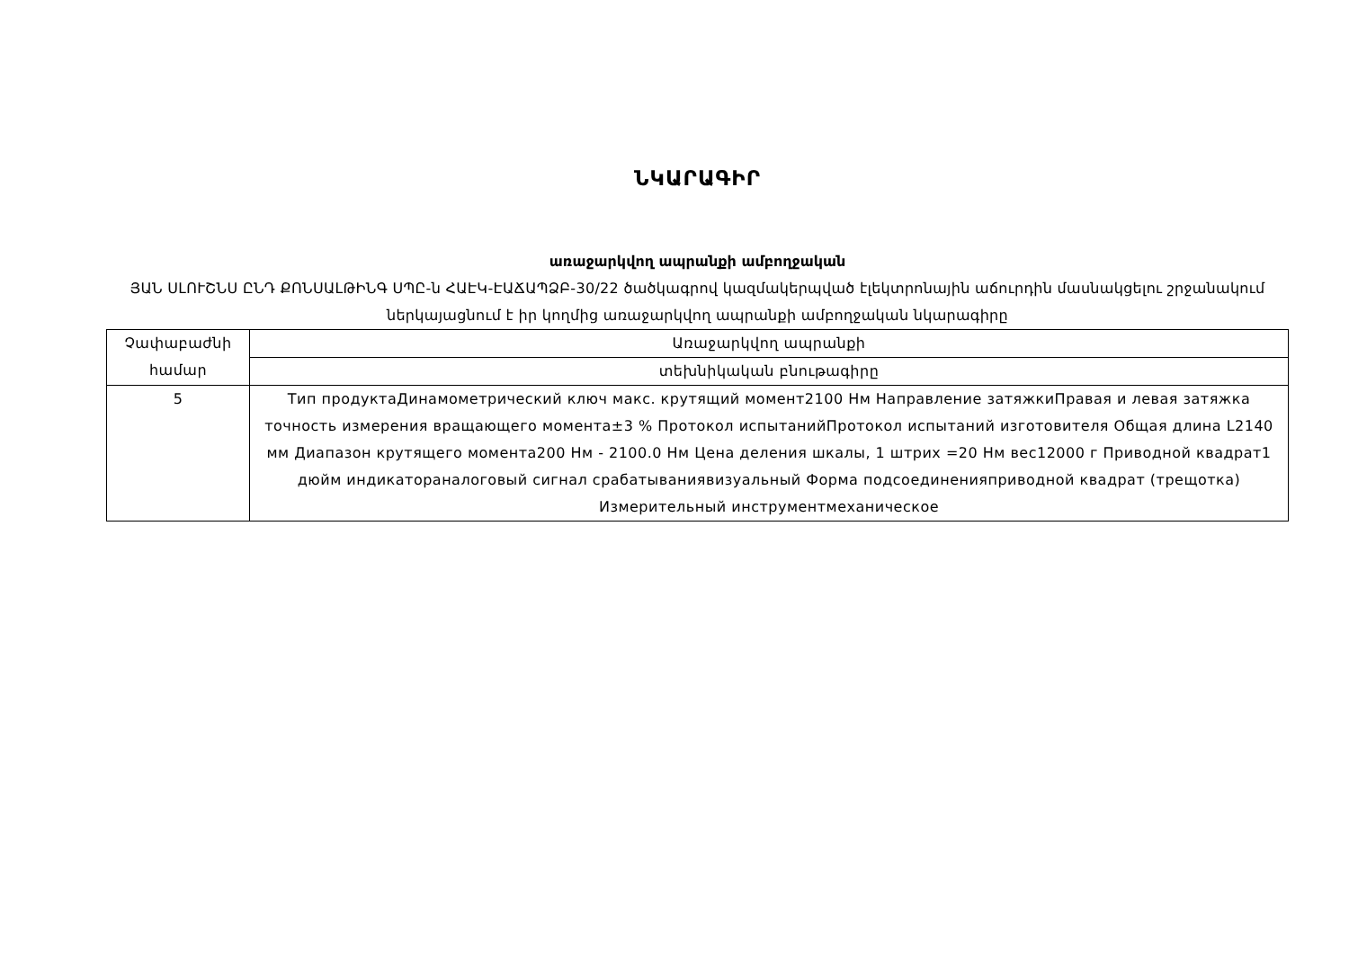ՆԿԱՐԱԳԻՐ
առաջարկվող ապրանքի ամբողջական
ՅԱՆ ՍԼՈՒՇՆՍ ԸՆԴ ՔՈՆՍԱԼԹԻՆԳ ՍՊԸ-ն ՀԱԷԿ-ԷԱՃԱՊՁԲ-30/22 ծածկագրով կազմակերպված էլեկտրոնային աճուրդին մասնակցելու շրջանակում ներկայացնում է իր կողմից առաջարկվող ապրանքի ամբողջական նկարագիրը
| Չափաբաժնի համար | Առաջարկվող ապրանքի |
| | տեխնիկական բնութագիրը |
| 5 | Тип продуктаДинамометрический ключ макс. крутящий момент2100 Нм Направление затяжкиПравая и левая затяжка точность измерения вращающего момента±3 % Протокол испытанийПротокол испытаний изготовителя Общая длина L2140 мм Диапазон крутящего момента200 Нм - 2100.0 Нм Цена деления шкалы, 1 штрих =20 Нм вес12000 г Приводной квадрат1 дюйм индикатораналоговый сигнал срабатываниявизуальный Форма подсоединенияприводной квадрат (трещотка) Измерительный инструментмеханическое |